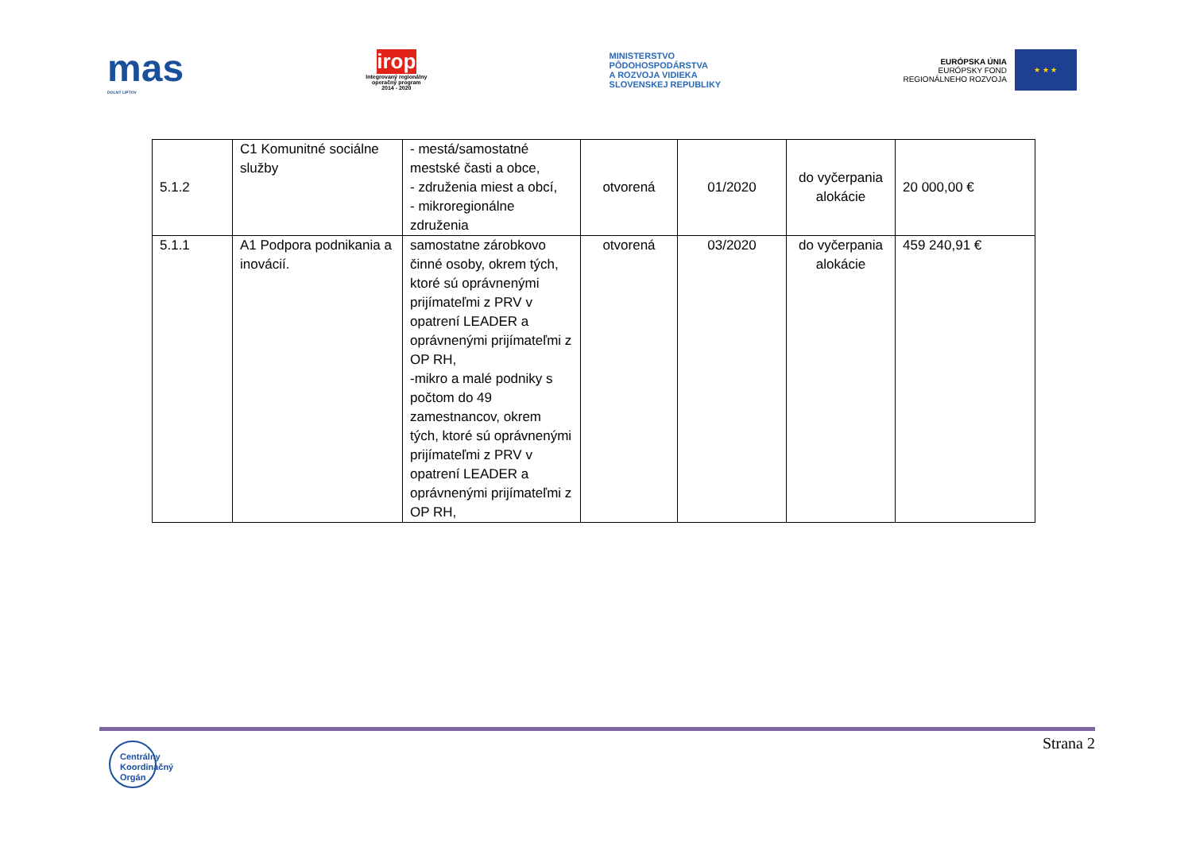mas
DOLNÝ LIPTOV
irop
Integrovaný regionálny
operačný program
2014 - 2020
MINISTERSTVO
PÔDOHOSPODÁRSTVA
A ROZVOJA VIDIEKA
SLOVENSKEJ REPUBLIKY
EURÓPSKA ÚNIA
EURÓPSKY FOND
REGIONÁLNEHO ROZVOJA
★ ★ ★
| 5.1.2 | C1 Komunitné sociálne služby | - mestá/samostatné mestské časti a obce, - združenia miest a obcí, - mikroregionálne združenia | otvorená | 01/2020 | do vyčerpania alokácie | 20 000,00 € |
| 5.1.1 | A1 Podpora podnikania a inovácií. | samostatne zárobkovo činné osoby, okrem tých, ktoré sú oprávnenými prijímateľmi z PRV v opatrení LEADER a oprávnenými prijímateľmi z OP RH, -mikro a malé podniky s počtom do 49 zamestnancov, okrem tých, ktoré sú oprávnenými prijímateľmi z PRV v opatrení LEADER a oprávnenými prijímateľmi z OP RH, | otvorená | 03/2020 | do vyčerpania alokácie | 459 240,91 € |
Strana 2
Centrálny
Koordinačný
Orgán